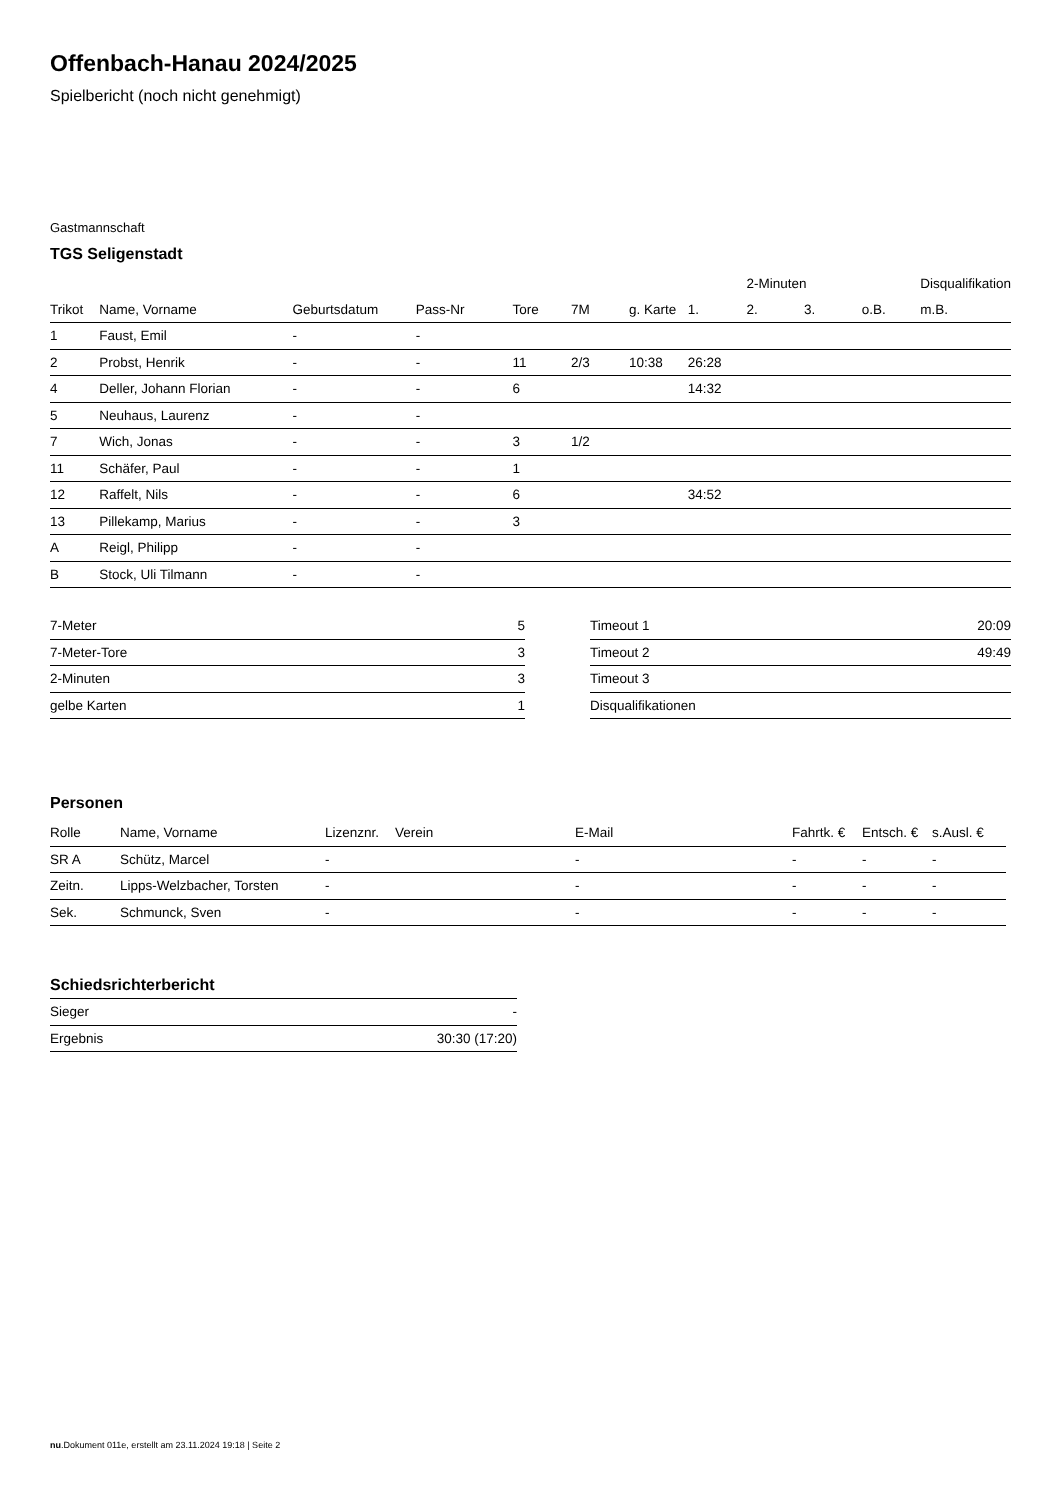Offenbach-Hanau 2024/2025
Spielbericht (noch nicht genehmigt)
Gastmannschaft
TGS Seligenstadt
| | | | | | | | | 2-Minuten | | | Disqualifikation |
| --- | --- | --- | --- | --- | --- | --- | --- | --- | --- | --- | --- |
| Trikot | Name, Vorname | Geburtsdatum | Pass-Nr | Tore | 7M | g. Karte | 1. | 2. | 3. | o.B. | m.B. |
| 1 | Faust, Emil | - | - | | | | | | | | |
| 2 | Probst, Henrik | - | - | 11 | 2/3 | 10:38 | 26:28 | | | | |
| 4 | Deller, Johann Florian | - | - | 6 | | | 14:32 | | | | |
| 5 | Neuhaus, Laurenz | - | - | | | | | | | | |
| 7 | Wich, Jonas | - | - | 3 | 1/2 | | | | | | |
| 11 | Schäfer, Paul | - | - | 1 | | | | | | | |
| 12 | Raffelt, Nils | - | - | 6 | | | 34:52 | | | | |
| 13 | Pillekamp, Marius | - | - | 3 | | | | | | | |
| A | Reigl, Philipp | - | - | | | | | | | | |
| B | Stock, Uli Tilmann | - | - | | | | | | | | |
| 7-Meter | 5 |
| 7-Meter-Tore | 3 |
| 2-Minuten | 3 |
| gelbe Karten | 1 |
| Timeout 1 | 20:09 |
| Timeout 2 | 49:49 |
| Timeout 3 | |
| Disqualifikationen | |
Personen
| Rolle | Name, Vorname | Lizenznr. | Verein | E-Mail | Fahrtk. € | Entsch. € | s.Ausl. € |
| --- | --- | --- | --- | --- | --- | --- | --- |
| SR A | Schütz, Marcel | - | | - | - | - | - |
| Zeitn. | Lipps-Welzbacher, Torsten | - | | - | - | - | - |
| Sek. | Schmunck, Sven | - | | - | - | - | - |
Schiedsrichterbericht
| Sieger | - |
| Ergebnis | 30:30 (17:20) |
nu.Dokument 011e, erstellt am 23.11.2024 19:18 | Seite 2